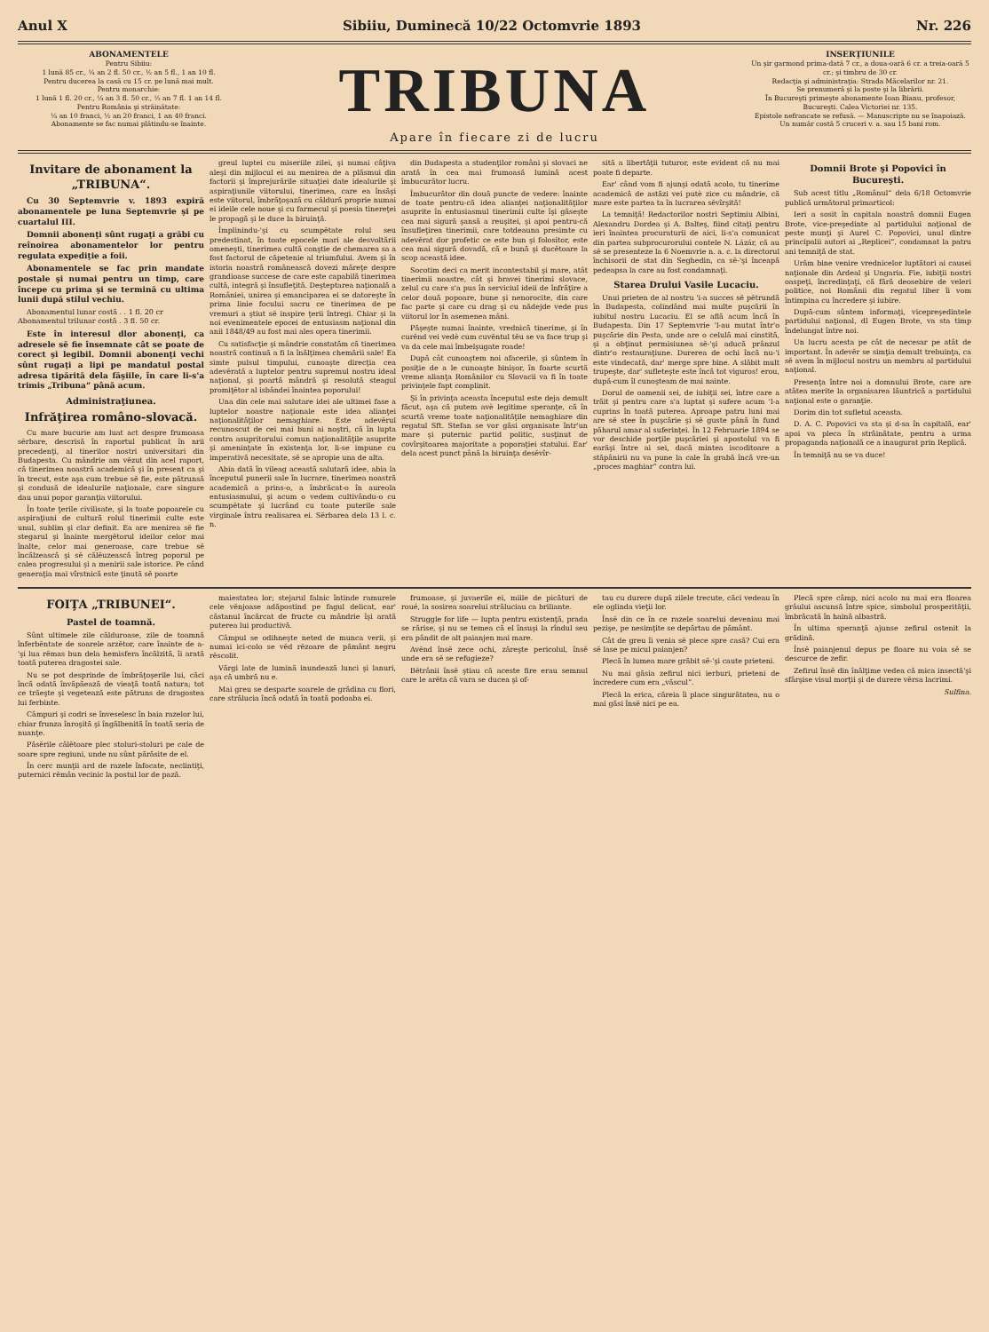Anul X Sibiiu, Duminecă 10/22 Octomvrie 1893 Nr. 226
ABONAMENTELE
Pentru Sibiiu:
1 lună 85 cr., ¼ an 2 fl. 50 cr., ½ an 5 fl., 1 an 10 fl.
Pentru ducerea la casă cu 15 cr. pe lună mai mult.
Pentru monarchie:
1 lună 1 fl. 20 cr., ¼ an 3 fl. 50 cr., ½ an 7 fl. 1 an 14 fl.
Pentru România şi străinătate:
¼ an 10 franci, ½ an 20 franci, 1 an 40 franci.
Abonamente se fac numai plătindu-se înainte.
TRIBUNA
Apare în fiecare zi de lucru
INSERŢIUNILE
Un şir garmond prima-dată 7 cr., a doua-oară 6 cr. a treia-oară 5 cr.; şi timbru de 30 cr.
Redacţia şi administraţia: Strada Măcelarilor nr. 21.
Se prenumeră şi la poste şi la librării.
În Bucureşti primeşte abonamente Ioan Bianu, profesor, Bucureşti. Calea Victoriei nr. 135.
Epistole nefrancate se refusă. — Manuscripte nu se înapoiază.
Un număr costă 5 cruceri v. a. sau 15 bani rom.
Invitare de abonament la „TRIBUNA“.
Cu 30 Septemvrie v. 1893 expiră abonamentele pe luna Septemvrie şi pe cuartalul III.
Domnii abonenţi sûnt rugaţi a grăbi cu reînoirea abonamentelor lor pentru regulata expediţie a foii.
Abonamentele se fac prin mandate postale şi numai pentru un timp, care începe cu prima şi se termină cu ultima lunii după stilul vechiu.
Abonamentul lunar costă . . 1 fl. 20 cr
Abonamentul trilunar costă . 3 fl. 50 cr.
Este în interesul dlor abonenţi, ca adresele sĕ fie însemnate cât se poate de corect şi legibil. Domnii abonenţi vechi sûnt rugaţi a lipi pe mandatul postal adresa tipărită dela făşiile, în care li-s'a trimis „Tribuna“ până acum.
Administraţiunea.
Infrăţirea româno-slovacă.
Cu mare bucurie am luat act despre frumoasa sĕrbare, descrisă în raportul publicat în nrii precedenţi, al tinerilor nostri universitari din Budapesta. Cu mândrie am vĕzut din acel raport, că tinerimea noastră academică şi în present ca şi în trecut, este aşa cum trebue sĕ fie, este pătrunsă şi condusă de idealurile naţionale, care singure dau unui popor garanţia viitorului.
În toate ţerile civilisate, şi la toate popoarele cu aspiraţiuni de cultură rolul tinerimii culte este unul, sublim şi clar definit. Ea are menirea sĕ fie stegarul şi înainte mergĕtorul ideilor celor mai înalte, celor mai generoase, care trebue sĕ încălzească şi sĕ călĕuzească întreg poporul pe calea progresului şi a menirii sale istorice. Pe când generaţia mai vîrstnică este ţinută sĕ poarte
greul luptei cu miseriile zilei, şi numai câţiva aleşi din mijlocul ei au menirea de a plăsmui din factorii şi împrejurările situaţiei date idealurile şi aspiraţiunile viitorului, tinerimea, care ea însăşi este viitorul, îmbrăţoşază cu căldură proprie numai ei ideile cele noue şi cu farmecul şi poesia tinereţei le propagă şi le duce la biruinţă.
Împlinindu-'şi cu scumpĕtate rolul seu predestinat, în toate epocele mari ale desvoltării omeneşti, tinerimea cultă conştie de chemarea sa a fost factorul de căpetenie al triumfului. Avem şi în istoria noastră românească dovezi măreţe despre grandioase succese de care este capabilă tinerimea cultă, integră şi însufleţită. Deşteptarea naţională a României, unirea şi emanciparea ei se datoreşte în prima linie focului sacru ce tinerimea de pe vremuri a ştiut sĕ inspire ţerii întregi. Chiar şi la noi evenimentele epocei de entusiasm naţional din anii 1848/49 au fost mai ales opera tinerimii.
Cu satisfacţie şi mândrie constatăm că tinerimea noastră continuă a fi la înălţimea chemării sale! Ea simte pulsul timpului, cunoaşte direcţia cea adevĕrată a luptelor pentru supremul nostru ideal naţional, şi poartă mândră şi resolută steagul promiţĕtor al isbândei înaintea poporului!
Una din cele mai salutare idei ale ultimei fase a luptelor noastre naţionale este idea alianţei naţionalităţilor nemaghiare. Este adevĕrul recunoscut de cei mai buni ai noştri, că în lupta contra asupritorului comun naţionalităţile asuprite şi ameninţate în existenţa lor, li-se impune cu imperativă necesitate, sĕ se apropie una de alta.
Abia dată în vileag această salutară idee, abia la începutul punerii sale în lucrare, tinerimea noastră academică a prins-o, a îmbrăcat-o în aureola entusiasmului, şi acum o vedem cultivându-o cu scumpĕtate şi lucrând cu toate puterile sale virginale întru realisarea ei. Sĕrbarea dela 13 l. c. n.
din Budapesta a studenţilor români şi slovaci ne arată în cea mai frumoasă lumină acest îmbucurător lucru.
Îmbucurător din două puncte de vedere: înainte de toate pentru-că idea alianţei naţionalităţilor asuprite în entusiasmul tinerimii culte îşi găseşte cea mai sigură şansă a reuşitei, şi apoi pentru-că însufleţirea tinerimii, care totdeauna presimte cu adevĕrat dor profetic ce este bun şi folositor, este cea mai sigură dovadă, că e bună şi ducĕtoare la scop această idee.
Socotim deci ca merit incontestabil şi mare, atât tinerimii noastre, cât şi bravei tinerimi slovace, zelul cu care s'a pus în serviciul ideii de înfrăţire a celor două popoare, bune şi nenorocite, din care fac parte şi care cu drag şi cu nădejde vede pus viitorul lor în asemenea mâni.
Păşeşte numai înainte, vrednică tinerime, şi în curĕnd vei vedè cum cuvĕntul tĕu se va face trup şi va da cele mai îmbelşugate roade!
După cât cunoaştem noi afacerile, şi sûntem în posiţie de a le cunoaşte binişor, în foarte scurtă vreme alianţa Românilor cu Slovacii va fi în toate privinţele fapt complinit.
Şi în privinţa aceasta începutul este deja demult făcut, aşa că putem avè legitime speranţe, că în scurtă vreme toate naţionalităţile nemaghiare din regatul Sft. Stefan se vor găsi organisate într'un mare şi puternic partid politic, susţinut de covîrşitoarea majoritate a poporaţiei statului. Ear' dela acest punct până la biruinţa desĕvîr-
sită a libertăţii tuturor, este evident că nu mai poate fi departe.
Ear' când vom fi ajunşi odată acolo, tu tinerime academică de astăzi vei putè zice cu mândrie, că mare este partea ta în lucrarea sĕvîrşită!
La temniţă! Redactorilor nostri Septimiu Albini, Alexandru Dordea şi A. Balteş, fiind citaţi pentru ieri înaintea procuraturii de aici, li-s'a comunicat din partea subprocurorului contele N. Lázár, că au sĕ se presenteze la 6 Noemvrie n. a. c. la directorul închisorii de stat din Seghedin, ca sĕ-'şi înceapă pedeapsa la care au fost condamnaţi.
Starea Drului Vasile Lucaciu.
Unui prieten de al nostru 'i-a succes sĕ pĕtrundă în Budapesta, colindând mai multe puşcării în iubitul nostru Lucaciu. El se află acum încă în Budapesta. Din 17 Septemvrie 'l-au mutat într'o puşcărie din Pesta, unde are o celulă mai cinstită, şi a obţinut permisiunea sĕ-'şi aducă prânzul dintr'o restauraţiune. Durerea de ochi încă nu-'i este vindecată, dar' merge spre bine. A slăbit mult trupeşte, dar' sufleteşte este încă tot viguros! erou, după-cum îl cunoşteam de mai nainte.
Dorul de oamenii sei, de iubiţii sei, între care a trăit şi pentru care s'a luptat şi sufere acum 'l-a cuprins în toată puterea. Aproape patru luni mai are sĕ stee în puşcărie şi sĕ guste până în fund păharul amar al suferinţei. În 12 Februarie 1894 se vor deschide porţile puşcăriei şi apostolul va fi earăşi între ai sei, dacă mintea iscoditoare a stăpânirii nu va pune la cale în grabă încă vre-un „proces maghiar“ contra lui.
Domnii Brote şi Popovici în Bucureşti.
Sub acest titlu „Românul“ dela 6/18 Octomvrie publică următorul primarticol:
Ieri a sosit în capitala noastră domnii Eugen Brote, vice-preşedinte al partidului naţional de peste munţi şi Aurel C. Popovici, unul dintre principalii autori ai „Replicei“, condamnat la patru ani temniţă de stat.
Urăm bine venire vrednicelor luptători ai causei naţionale din Ardeal şi Ungaria. Fie, iubiţii nostri oaspeţi, încredinţaţi, că fără deosebire de veleri politice, noi Românii din regatul liber îi vom întimpina cu încredere şi iubire.
După-cum sûntem informaţi, vicepreşedintele partidului naţional, dl Eugen Brote, va sta timp îndelungat între noi.
Un lucru acesta pe cât de necesar pe atât de important. În adevĕr se simţia demult trebuinţa, ca sĕ avem în mijlocul nostru un membru al partidului naţional.
Presenţa între noi a domnului Brote, care are atâtea merite la organisarea lăuntrică a partidului naţional este o garanţie.
Dorim din tot sufletul aceasta.
D. A. C. Popovici va sta şi d-sa în capitală, ear' apoi va pleca în străinătate, pentru a urma propaganda naţională ce a inaugurat prin Replică.
În temniţă nu se va duce!
FOIŢA „TRIBUNEI“.
Pastel de toamnă.
Sûnt ultimele zile călduroase, zile de toamnă înferbĕntate de soarele arzĕtor, care înainte de a-'şi lua rĕmas bun dela hemisfera încălzită, îi arată toată puterea dragostei sale.
Nu se pot desprinde de îmbrăţoşerile lui, căci încă odată învăpăează de vieaţă toată natura; tot ce trăeşte şi vegetează este pătruns de dragostea lui ferbinte.
Câmpuri şi codri se înveselesc în baia razelor lui, chiar frunza înroşită şi îngălbenită în toată seria de nuanţe.
Păsĕrile călĕtoare plec stoluri-stoluri pe cale de soare spre regiuni, unde nu sûnt părăsite de el.
În cerc munţii ard de razele înfocate, neclintiţi, puternici rĕmân vecinic la postul lor de pază.
maiestatea lor; stejarul falnic întinde ramurele cele vĕnjoase adăpostind pe fagul delicat, ear' căstanul încărcat de fructe cu mândrie îşi arată puterea lui productivă.
Câmpul se odihneşte neted de munca verii, şi numai ici-colo se vĕd rĕzoare de pământ negru rĕscolit.
Vărgi late de lumină inundează lunci şi lanuri, aşa că umbră nu e.
Mai greu se desparte soarele de grădina cu flori, care străluciа încă odată în toată podoaba ei.
frumoase, şi juvaerile ei, miile de picături de roué, la sosirea soarelui străluciau ca briliante.
Struggle for life — lupta pentru existenţă, prada se rărise, şi nu se temea că el însuşi la rîndul seu era pândit de alt paianjen mai mare.
Avĕnd însĕ zece ochi, zăreşte pericolul, însĕ unde era sĕ se refugieze?
Bĕtrânii însĕ ştiau că aceste fire erau semnul care le arĕta că vara se ducea şi of-
tau cu durere după zilele trecute, căci vedeau în ele oglinda vieţii lor.
Însĕ din ce în ce razele soarelui deveniau mai pezişe, pe nesimţite se depărtau de pământ.
Cât de greu îi venia sĕ plece spre casă? Cui era sĕ lase pe micul paianjen?
Plecă în lumea mare grăbit sĕ-'şi caute prieteni.
Nu mai găsia zefirul nici ierburi, prieteni de încredere cum era „văscul“.
Plecă la erica, căreia îi place singurătatea, nu o mai găsi însĕ nici pe ea.
Plecă spre câmp, nici acolo nu mai era floarea grâului ascunsă între spice, simbolul prosperităţii, îmbrăcată în haină albastră.
În ultima speranţă ajunse zefirul ostenit la grădină.
Însĕ paianjenul depus pe floare nu voia sĕ se descurce de zefir.
Zefirul însĕ din înălţime vedea că mica insectă'şi sfârşise visul morţii şi de durere vĕrsa lacrimi.
Sulfina.